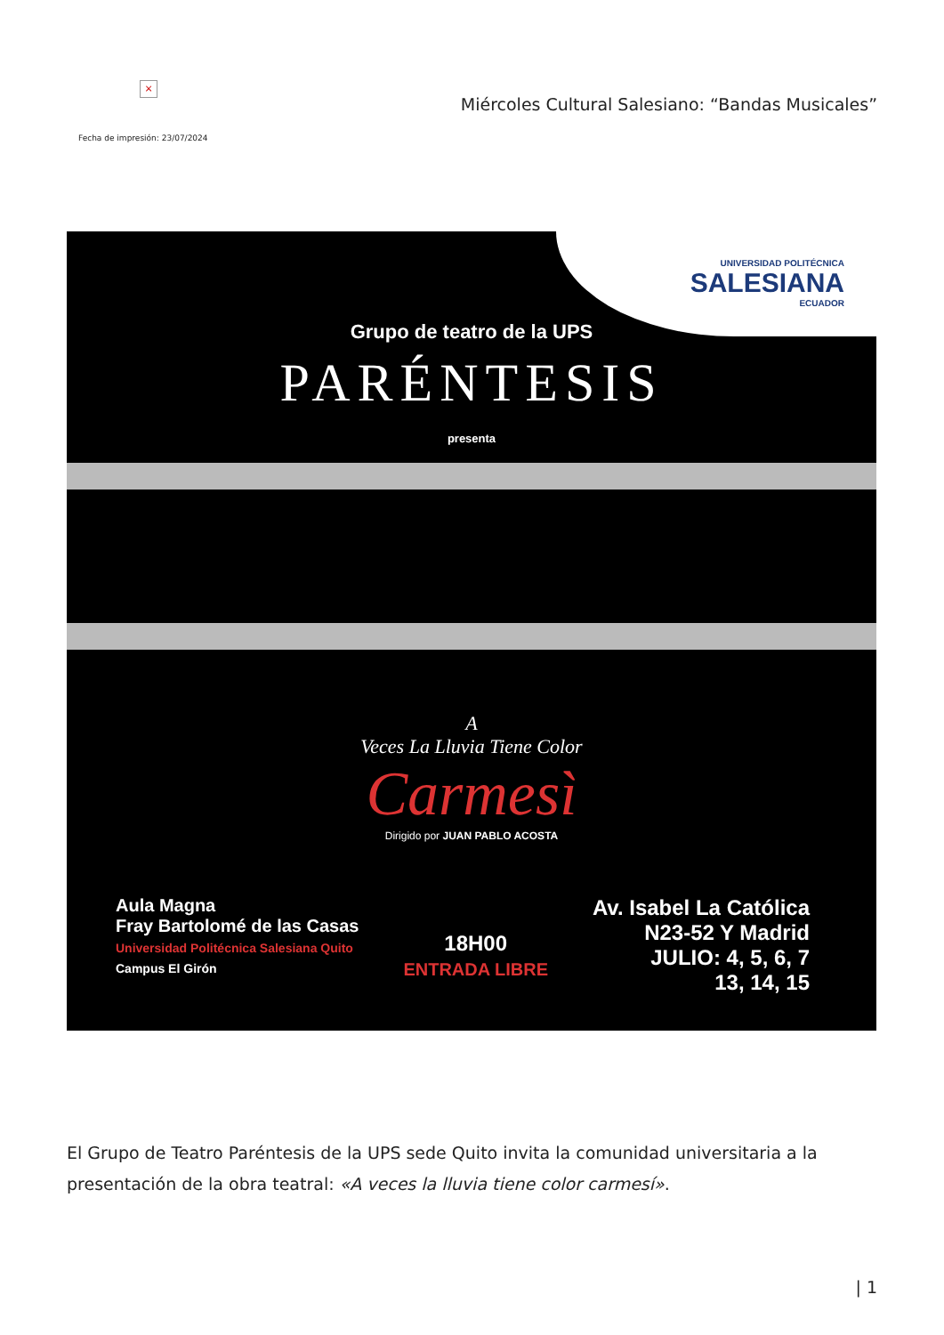×
Miércoles Cultural Salesiano: “Bandas Musicales”
Fecha de impresión: 23/07/2024
UNIVERSIDAD POLITÉCNICA
SALESIANA
ECUADOR
Grupo de teatro de la UPS
PARÉNTESIS
presenta
A
Veces La Lluvia Tiene Color
Carmesì
Dirigido por JUAN PABLO ACOSTA
Aula Magna
Fray Bartolomé de las Casas
Universidad Politécnica Salesiana Quito
Campus El Girón
18H00
ENTRADA LIBRE
Av. Isabel La Católica
N23-52 Y Madrid
JULIO: 4, 5, 6, 7
13, 14, 15
El Grupo de Teatro Paréntesis de la UPS sede Quito invita la comunidad universitaria a la presentación de la obra teatral: «A veces la lluvia tiene color carmesí».
| 1